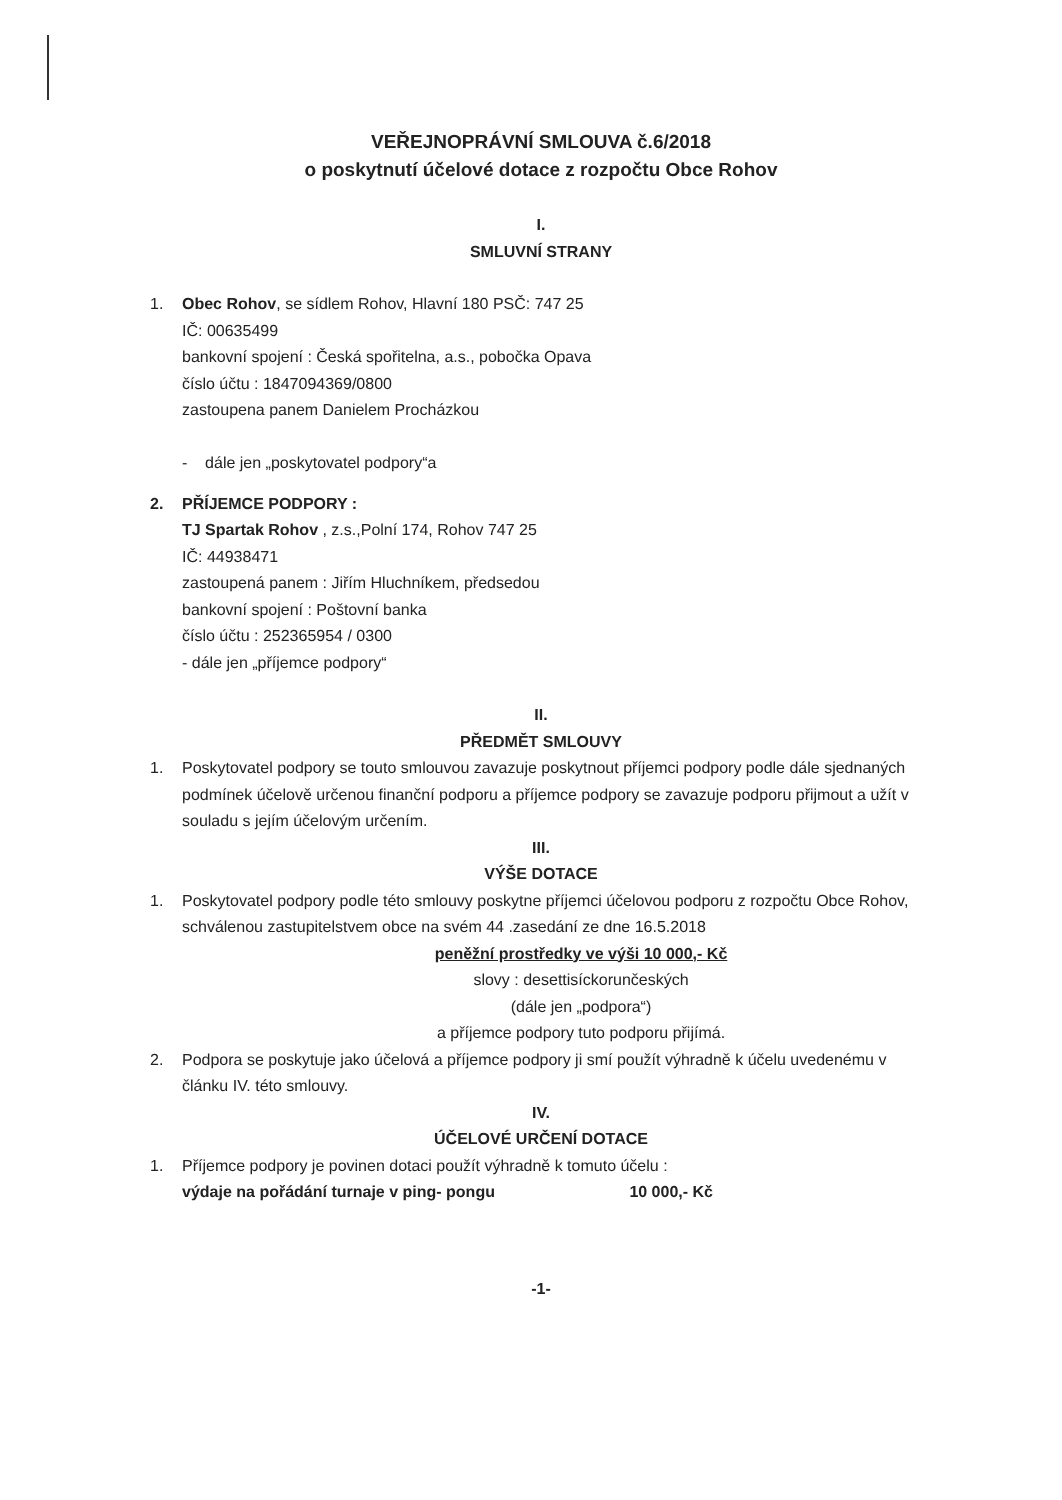VEŘEJNOPRÁVNÍ SMLOUVA č.6/2018
o poskytnutí účelové dotace z rozpočtu Obce Rohov
I.
SMLUVNÍ STRANY
1. Obec Rohov, se sídlem Rohov, Hlavní 180 PSČ: 747 25
IČ: 00635499
bankovní spojení : Česká spořitelna, a.s., pobočka Opava
číslo účtu : 1847094369/0800
zastoupena panem Danielem Procházkou
- dále jen „poskytovatel podpory“a
2. PŘÍJEMCE PODPORY :
TJ Spartak Rohov , z.s.,Polní 174, Rohov 747 25
IČ: 44938471
zastoupená panem : Jiřím Hluchníkem, předsedou
bankovní spojení : Poštovní banka
číslo účtu : 252365954 / 0300
- dále jen „příjemce podpory“
II.
PŘEDMĚT SMLOUVY
1. Poskytovatel podpory se touto smlouvou zavazuje poskytnout příjemci podpory podle dále sjednaných podmínek účelově určenou finanční podporu a příjemce podpory se zavazuje podporu přijmout a užít v souladu s jejím účelovým určením.
III.
VÝŠE DOTACE
1. Poskytovatel podpory podle této smlouvy poskytne příjemci účelovou podporu z rozpočtu Obce Rohov, schválenou zastupitelstvem obce na svém 44 .zasedání ze dne 16.5.2018
peněžní prostředky ve výši 10 000,- Kč
slovy : desettisíckorunčeských
(dále jen „podpora“)
a příjemce podpory tuto podporu přijímá.
2. Podpora se poskytuje jako účelová a příjemce podpory ji smí použít výhradně k účelu uvedenému v článku IV. této smlouvy.
IV.
ÚČELOVÉ URČENÍ DOTACE
1. Příjemce podpory je povinen dotaci použít výhradně k tomuto účelu :
výdaje na pořádání turnaje v ping- pongu 10 000,- Kč
-1-